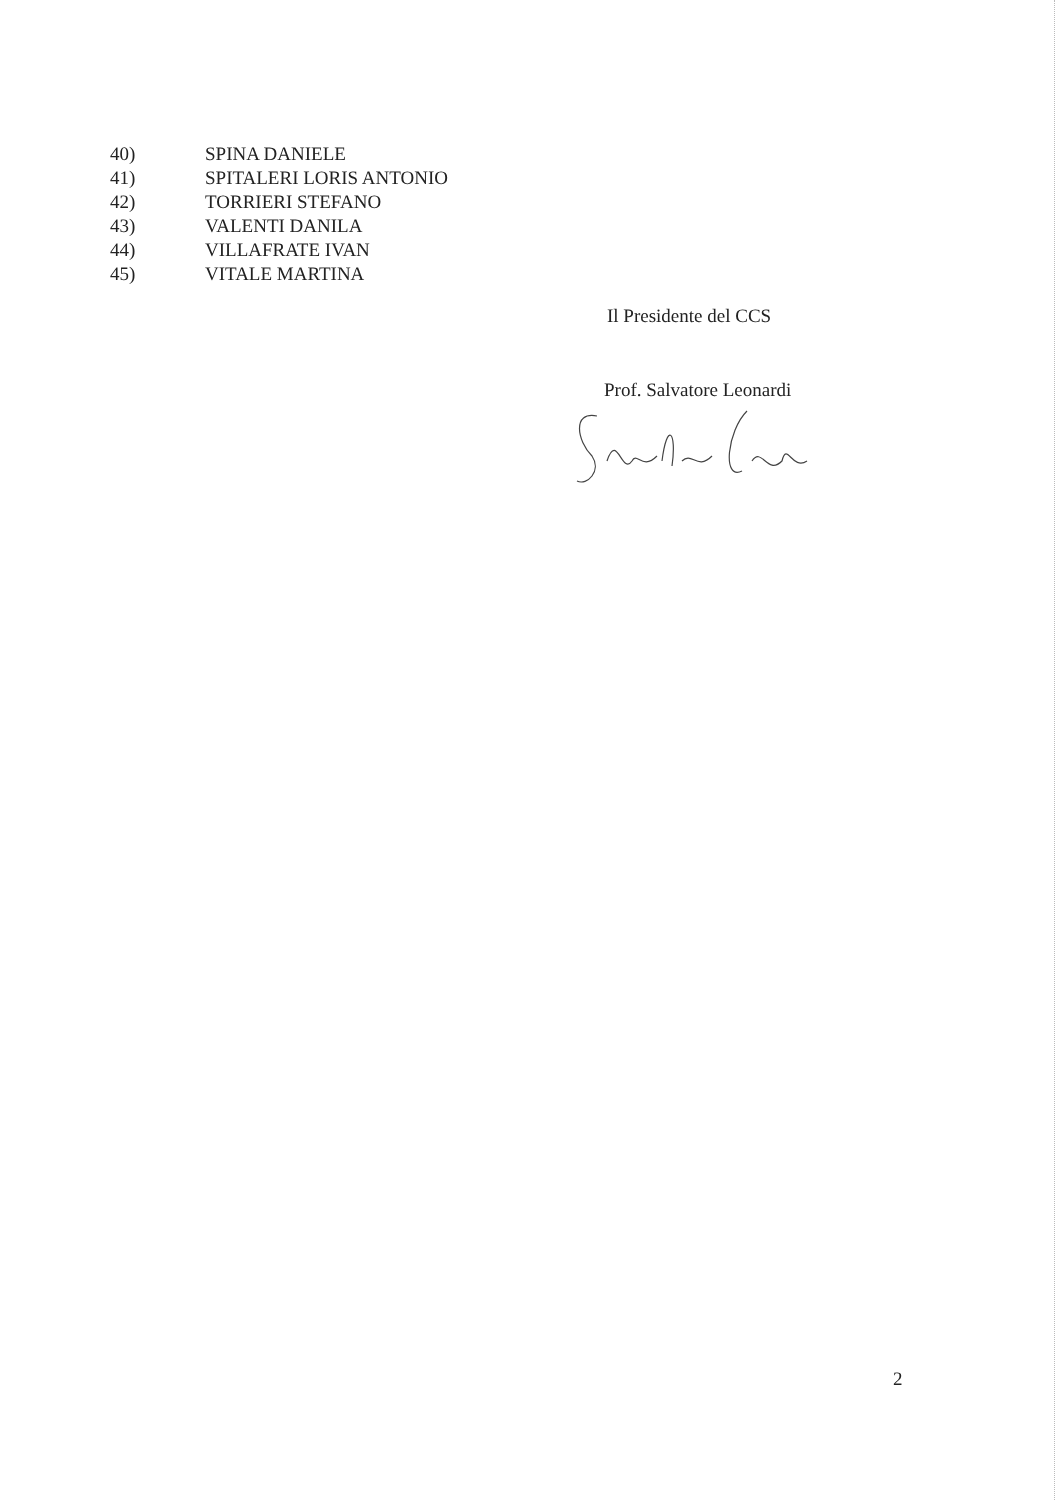40) SPINA DANIELE
41) SPITALERI LORIS ANTONIO
42) TORRIERI STEFANO
43) VALENTI DANILA
44) VILLAFRATE IVAN
45) VITALE MARTINA
Il Presidente del CCS
Prof. Salvatore Leonardi
2